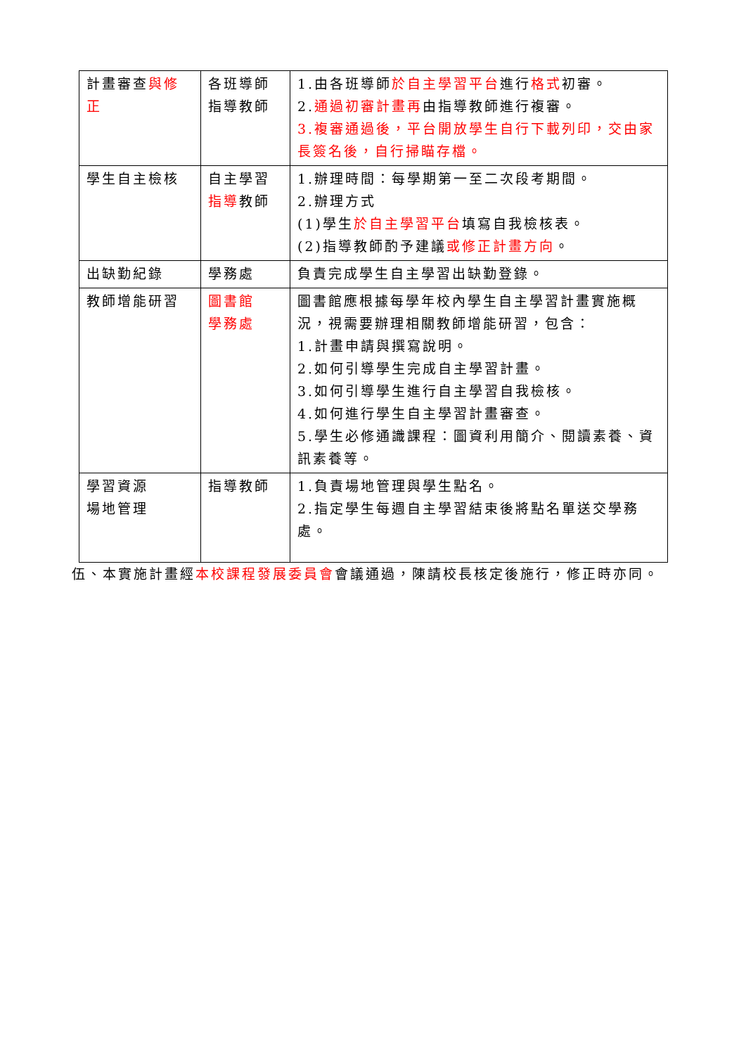| 計畫審查 與修正 | 各班導師 指導教師 | 1.由各班導師 於自主學習平台 進行 格式 初審。 2. 通過初審計畫再 由指導教師進行複審。 3.複審通過後，平台開放學生自行下載列印，交由家長簽名後，自行掃瞄存檔。 |
| 學生自主檢核 | 自主學習 指導 教師 | 1.辦理時間：每學期第一至二次段考期間。 2.辦理方式 (1)學生 於自主學習平台 填寫自我檢核表。 (2)指導教師酌予建議 或修正計畫方向 。 |
| 出缺勤紀錄 | 學務處 | 負責完成學生自主學習出缺勤登錄。 |
| 教師增能研習 | 圖書館 學務處 | 圖書館應根據每學年校內學生自主學習計畫實施概況，視需要辦理相關教師增能研習，包含： 1.計畫申請與撰寫說明。 2.如何引導學生完成自主學習計畫。 3.如何引導學生進行自主學習自我檢核。 4.如何進行學生自主學習計畫審查。 5.學生必修通識課程：圖資利用簡介、閱讀素養、資訊素養等。 |
| 學習資源 場地管理 | 指導教師 | 1.負責場地管理與學生點名。 2.指定學生每週自主學習結束後將點名單送交學務處。 |
伍、本實施計畫經本校課程發展委員會會議通過，陳請校長核定後施行，修正時亦同。